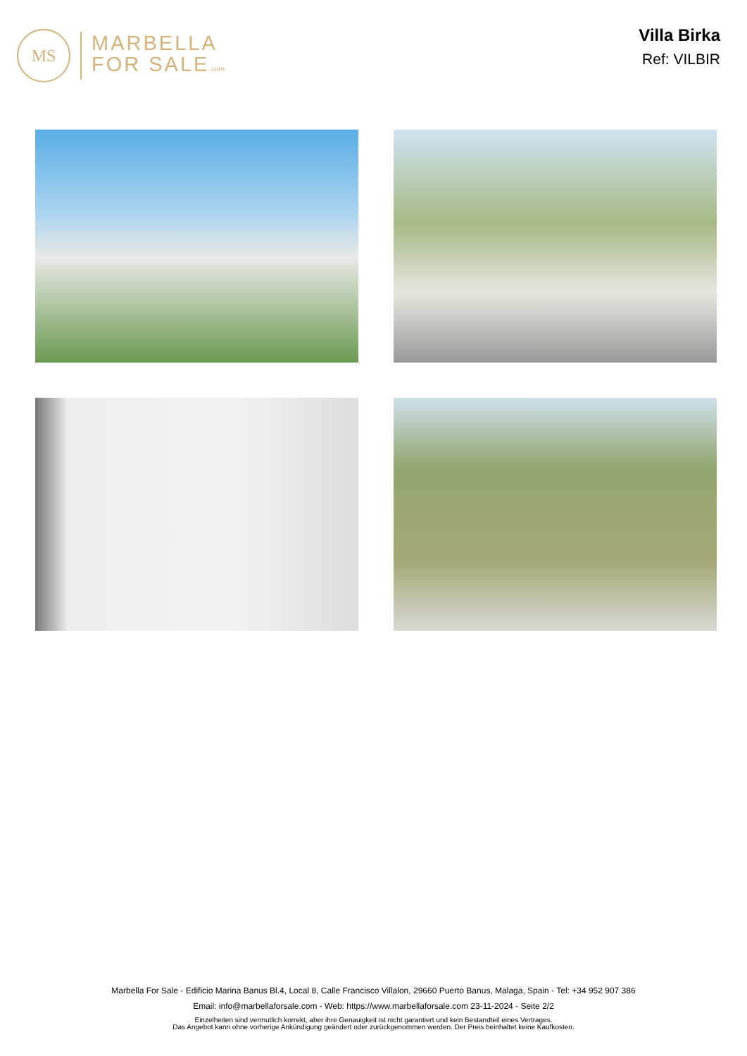MS
MARBELLA
FOR SALE.com
Villa Birka
Ref: VILBIR
Marbella For Sale - Edificio Marina Banus Bl.4, Local 8, Calle Francisco Villalon, 29660 Puerto Banus, Malaga, Spain - Tel: +34 952 907 386
Email: info@marbellaforsale.com - Web: https://www.marbellaforsale.com 23-11-2024 - Seite 2/2
Einzelheiten sind vermutlich korrekt, aber ihre Genauigkeit ist nicht garantiert und kein Bestandteil eines Vertrages.
Das Angebot kann ohne vorherige Ankündigung geändert oder zurückgenommen werden. Der Preis beinhaltet keine Kaufkosten.